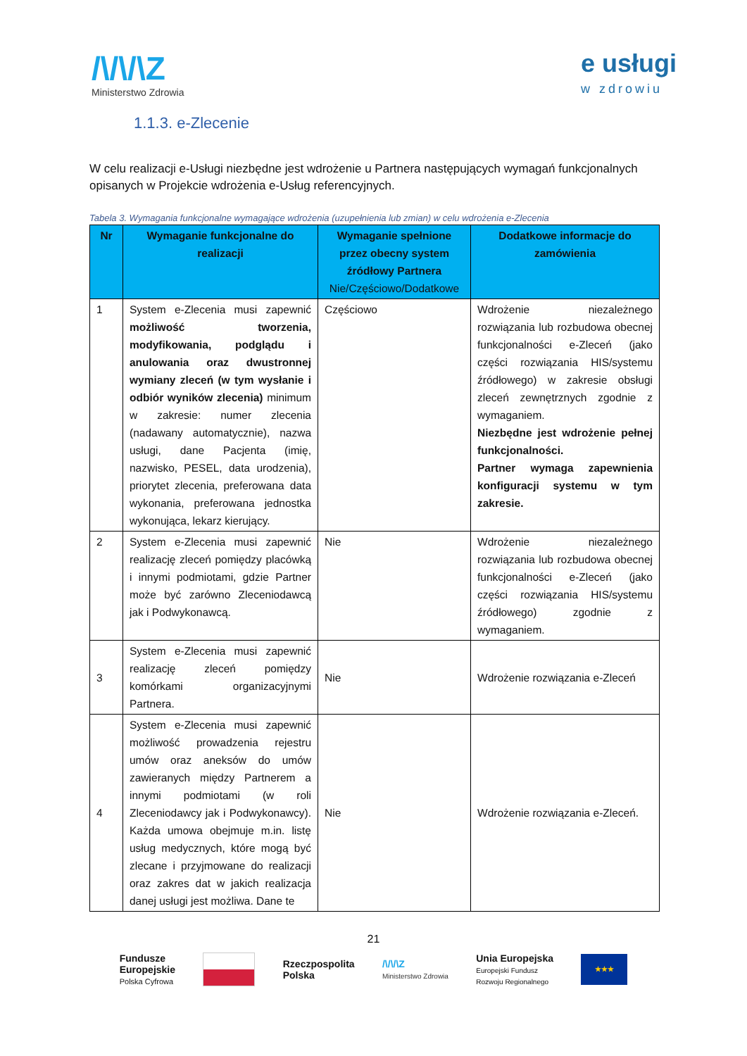/\/\/\Z
Ministerstwo Zdrowia
e usługi
w zdrowiu
1.1.3. e-Zlecenie
W celu realizacji e-Usługi niezbędne jest wdrożenie u Partnera następujących wymagań funkcjonalnych opisanych w Projekcie wdrożenia e-Usług referencyjnych.
Tabela 3. Wymagania funkcjonalne wymagające wdrożenia (uzupełnienia lub zmian) w celu wdrożenia e-Zlecenia
| Nr | Wymaganie funkcjonalne do realizacji | Wymaganie spełnione przez obecny system źródłowy Partnera Nie/Częściowo/Dodatkowe | Dodatkowe informacje do zamówienia |
| --- | --- | --- | --- |
| 1 | System e-Zlecenia musi zapewnić możliwość tworzenia, modyfikowania, podglądu i anulowania oraz dwustronnej wymiany zleceń (w tym wysłanie i odbiór wyników zlecenia) minimum w zakresie: numer zlecenia (nadawany automatycznie), nazwa usługi, dane Pacjenta (imię, nazwisko, PESEL, data urodzenia), priorytet zlecenia, preferowana data wykonania, preferowana jednostka wykonująca, lekarz kierujący. | Częściowo | Wdrożenie niezależnego rozwiązania lub rozbudowa obecnej funkcjonalności e-Zleceń (jako części rozwiązania HIS/systemu źródłowego) w zakresie obsługi zleceń zewnętrznych zgodnie z wymaganiem. Niezbędne jest wdrożenie pełnej funkcjonalności. Partner wymaga zapewnienia konfiguracji systemu w tym zakresie. |
| 2 | System e-Zlecenia musi zapewnić realizację zleceń pomiędzy placówką i innymi podmiotami, gdzie Partner może być zarówno Zleceniodawcą jak i Podwykonawcą. | Nie | Wdrożenie niezależnego rozwiązania lub rozbudowa obecnej funkcjonalności e-Zleceń (jako części rozwiązania HIS/systemu źródłowego) zgodnie z wymaganiem. |
| 3 | System e-Zlecenia musi zapewnić realizację zleceń pomiędzy komórkami organizacyjnymi Partnera. | Nie | Wdrożenie rozwiązania e-Zleceń |
| 4 | System e-Zlecenia musi zapewnić możliwość prowadzenia rejestru umów oraz aneksów do umów zawieranych między Partnerem a innymi podmiotami (w roli Zleceniodawcy jak i Podwykonawcy). Każda umowa obejmuje m.in. listę usług medycznych, które mogą być zlecane i przyjmowane do realizacji oraz zakres dat w jakich realizacja danej usługi jest możliwa. Dane te | Nie | Wdrożenie rozwiązania e-Zleceń. |
21
Fundusze
Europejskie
Polska Cyfrowa
Rzeczpospolita
Polska
/\/\/\Z
Ministerstwo Zdrowia
Unia Europejska
Europejski Fundusz
Rozwoju Regionalnego
★★★